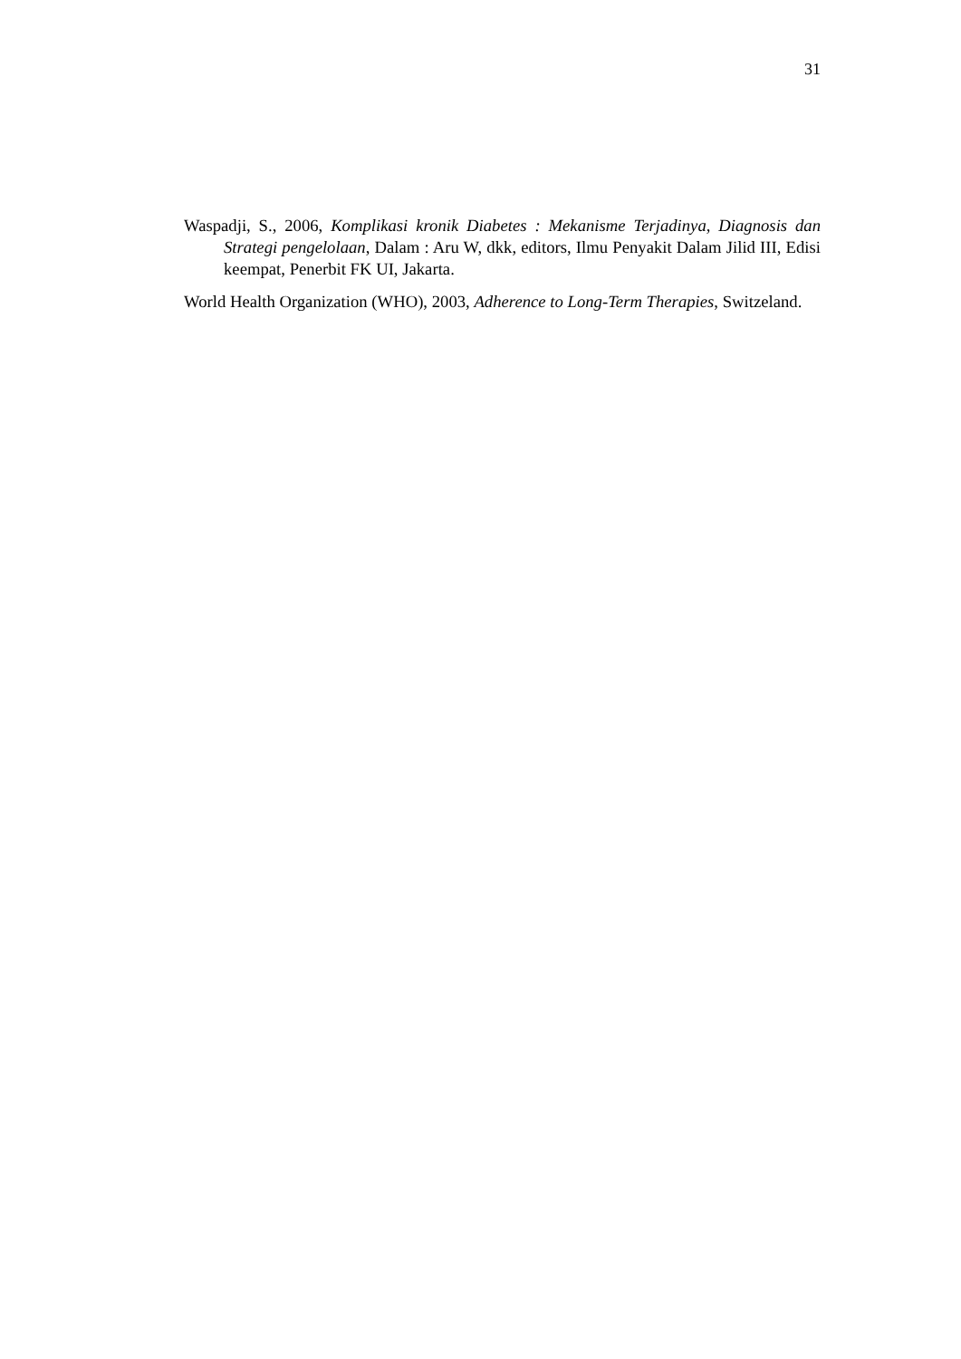31
Waspadji, S., 2006, Komplikasi kronik Diabetes : Mekanisme Terjadinya, Diagnosis dan Strategi pengelolaan, Dalam : Aru W, dkk, editors, Ilmu Penyakit Dalam Jilid III, Edisi keempat, Penerbit FK UI, Jakarta.
World Health Organization (WHO), 2003, Adherence to Long-Term Therapies, Switzeland.